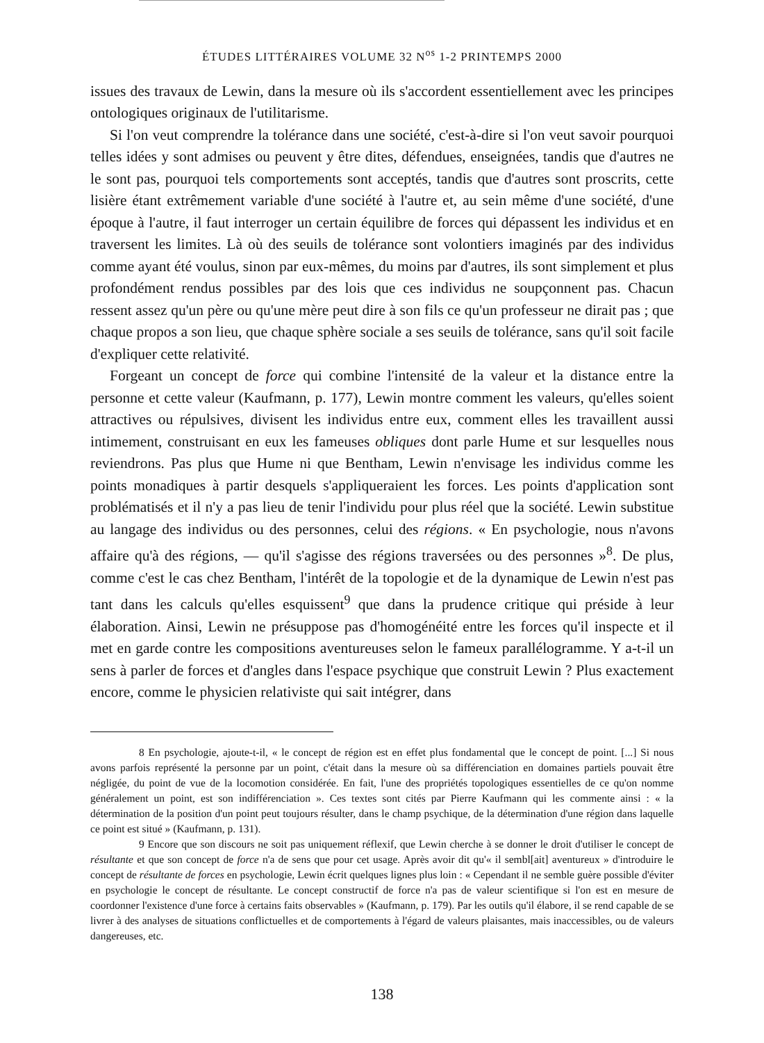ÉTUDES LITTÉRAIRES VOLUME 32 N<sup>os</sup> 1-2 PRINTEMPS 2000
issues des travaux de Lewin, dans la mesure où ils s'accordent essentiellement avec les principes ontologiques originaux de l'utilitarisme.
Si l'on veut comprendre la tolérance dans une société, c'est-à-dire si l'on veut savoir pourquoi telles idées y sont admises ou peuvent y être dites, défendues, enseignées, tandis que d'autres ne le sont pas, pourquoi tels comportements sont acceptés, tandis que d'autres sont proscrits, cette lisière étant extrêmement variable d'une société à l'autre et, au sein même d'une société, d'une époque à l'autre, il faut interroger un certain équilibre de forces qui dépassent les individus et en traversent les limites. Là où des seuils de tolérance sont volontiers imaginés par des individus comme ayant été voulus, sinon par eux-mêmes, du moins par d'autres, ils sont simplement et plus profondément rendus possibles par des lois que ces individus ne soupçonnent pas. Chacun ressent assez qu'un père ou qu'une mère peut dire à son fils ce qu'un professeur ne dirait pas ; que chaque propos a son lieu, que chaque sphère sociale a ses seuils de tolérance, sans qu'il soit facile d'expliquer cette relativité.
Forgeant un concept de force qui combine l'intensité de la valeur et la distance entre la personne et cette valeur (Kaufmann, p. 177), Lewin montre comment les valeurs, qu'elles soient attractives ou répulsives, divisent les individus entre eux, comment elles les travaillent aussi intimement, construisant en eux les fameuses obliques dont parle Hume et sur lesquelles nous reviendrons. Pas plus que Hume ni que Bentham, Lewin n'envisage les individus comme les points monadiques à partir desquels s'appliqueraient les forces. Les points d'application sont problématisés et il n'y a pas lieu de tenir l'individu pour plus réel que la société. Lewin substitue au langage des individus ou des personnes, celui des régions. « En psychologie, nous n'avons affaire qu'à des régions, — qu'il s'agisse des régions traversées ou des personnes »<sup>8</sup>. De plus, comme c'est le cas chez Bentham, l'intérêt de la topologie et de la dynamique de Lewin n'est pas tant dans les calculs qu'elles esquissent<sup>9</sup> que dans la prudence critique qui préside à leur élaboration. Ainsi, Lewin ne présuppose pas d'homogénéité entre les forces qu'il inspecte et il met en garde contre les compositions aventureuses selon le fameux parallélogramme. Y a-t-il un sens à parler de forces et d'angles dans l'espace psychique que construit Lewin ? Plus exactement encore, comme le physicien relativiste qui sait intégrer, dans
8 En psychologie, ajoute-t-il, « le concept de région est en effet plus fondamental que le concept de point. [...] Si nous avons parfois représenté la personne par un point, c'était dans la mesure où sa différenciation en domaines partiels pouvait être négligée, du point de vue de la locomotion considérée. En fait, l'une des propriétés topologiques essentielles de ce qu'on nomme généralement un point, est son indifférenciation ». Ces textes sont cités par Pierre Kaufmann qui les commente ainsi : « la détermination de la position d'un point peut toujours résulter, dans le champ psychique, de la détermination d'une région dans laquelle ce point est situé » (Kaufmann, p. 131).
9 Encore que son discours ne soit pas uniquement réflexif, que Lewin cherche à se donner le droit d'utiliser le concept de résultante et que son concept de force n'a de sens que pour cet usage. Après avoir dit qu'« il sembl[ait] aventureux » d'introduire le concept de résultante de forces en psychologie, Lewin écrit quelques lignes plus loin : « Cependant il ne semble guère possible d'éviter en psychologie le concept de résultante. Le concept constructif de force n'a pas de valeur scientifique si l'on est en mesure de coordonner l'existence d'une force à certains faits observables » (Kaufmann, p. 179). Par les outils qu'il élabore, il se rend capable de se livrer à des analyses de situations conflictuelles et de comportements à l'égard de valeurs plaisantes, mais inaccessibles, ou de valeurs dangereuses, etc.
138